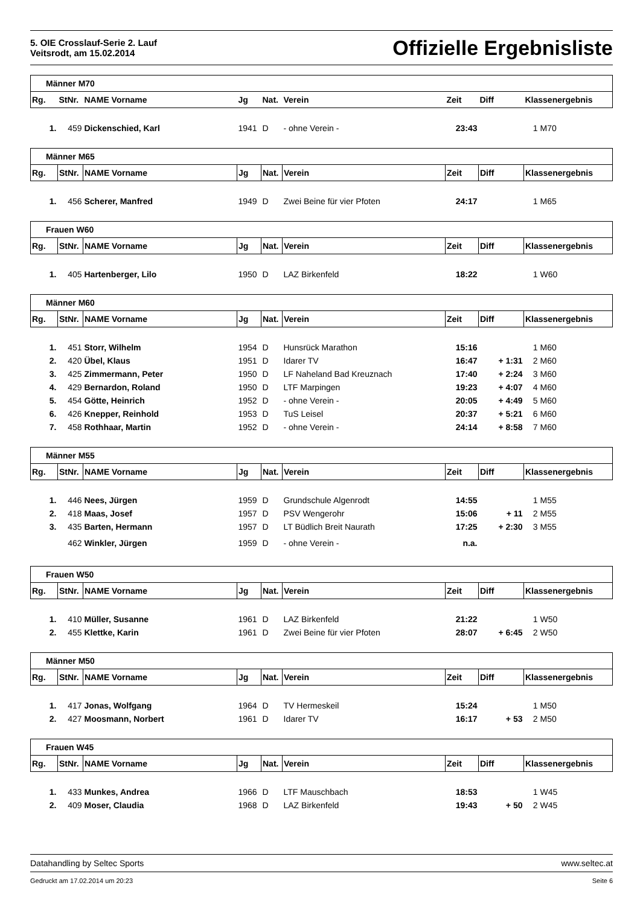5. OIE Crosslauf-Serie 2. Lauf
Veitsrodt, am 15.02.2014
Offizielle Ergebnisliste
| Männer M70 | | | | | | | | | |
| Rg. | StNr. | NAME Vorname | Jg | Nat. | Verein | Zeit | Diff | Klassenergebnis | |
| 1. | 459 | Dickenschied, Karl | 1941 | D | - ohne Verein - | 23:43 | | 1 | M70 |
| Männer M65 | | | | | | | | | |
| Rg. | StNr. | NAME Vorname | Jg | Nat. | Verein | Zeit | Diff | Klassenergebnis | |
| 1. | 456 | Scherer, Manfred | 1949 | D | Zwei Beine für vier Pfoten | 24:17 | | 1 | M65 |
| Frauen W60 | | | | | | | | | |
| Rg. | StNr. | NAME Vorname | Jg | Nat. | Verein | Zeit | Diff | Klassenergebnis | |
| 1. | 405 | Hartenberger, Lilo | 1950 | D | LAZ Birkenfeld | 18:22 | | 1 | W60 |
| Männer M60 | | | | | | | | | |
| Rg. | StNr. | NAME Vorname | Jg | Nat. | Verein | Zeit | Diff | Klassenergebnis | |
| 1. | 451 | Storr, Wilhelm | 1954 | D | Hunsrück Marathon | 15:16 | | 1 | M60 |
| 2. | 420 | Übel, Klaus | 1951 | D | Idarer TV | 16:47 | + 1:31 | 2 | M60 |
| 3. | 425 | Zimmermann, Peter | 1950 | D | LF Naheland Bad Kreuznach | 17:40 | + 2:24 | 3 | M60 |
| 4. | 429 | Bernardon, Roland | 1950 | D | LTF Marpingen | 19:23 | + 4:07 | 4 | M60 |
| 5. | 454 | Götte, Heinrich | 1952 | D | - ohne Verein - | 20:05 | + 4:49 | 5 | M60 |
| 6. | 426 | Knepper, Reinhold | 1953 | D | TuS Leisel | 20:37 | + 5:21 | 6 | M60 |
| 7. | 458 | Rothhaar, Martin | 1952 | D | - ohne Verein - | 24:14 | + 8:58 | 7 | M60 |
| Männer M55 | | | | | | | | | |
| Rg. | StNr. | NAME Vorname | Jg | Nat. | Verein | Zeit | Diff | Klassenergebnis | |
| 1. | 446 | Nees, Jürgen | 1959 | D | Grundschule Algenrodt | 14:55 | | 1 | M55 |
| 2. | 418 | Maas, Josef | 1957 | D | PSV Wengerohr | 15:06 | + 11 | 2 | M55 |
| 3. | 435 | Barten, Hermann | 1957 | D | LT Büdlich Breit Naurath | 17:25 | + 2:30 | 3 | M55 |
| | 462 | Winkler, Jürgen | 1959 | D | - ohne Verein - | n.a. | | | |
| Frauen W50 | | | | | | | | | |
| Rg. | StNr. | NAME Vorname | Jg | Nat. | Verein | Zeit | Diff | Klassenergebnis | |
| 1. | 410 | Müller, Susanne | 1961 | D | LAZ Birkenfeld | 21:22 | | 1 | W50 |
| 2. | 455 | Klettke, Karin | 1961 | D | Zwei Beine für vier Pfoten | 28:07 | + 6:45 | 2 | W50 |
| Männer M50 | | | | | | | | | |
| Rg. | StNr. | NAME Vorname | Jg | Nat. | Verein | Zeit | Diff | Klassenergebnis | |
| 1. | 417 | Jonas, Wolfgang | 1964 | D | TV Hermeskeil | 15:24 | | 1 | M50 |
| 2. | 427 | Moosmann, Norbert | 1961 | D | Idarer TV | 16:17 | + 53 | 2 | M50 |
| Frauen W45 | | | | | | | | | |
| Rg. | StNr. | NAME Vorname | Jg | Nat. | Verein | Zeit | Diff | Klassenergebnis | |
| 1. | 433 | Munkes, Andrea | 1966 | D | LTF Mauschbach | 18:53 | | 1 | W45 |
| 2. | 409 | Moser, Claudia | 1968 | D | LAZ Birkenfeld | 19:43 | + 50 | 2 | W45 |
Datahandling by Seltec Sports www.seltec.at
Gedruckt am 17.02.2014 um 20:23 Seite 6